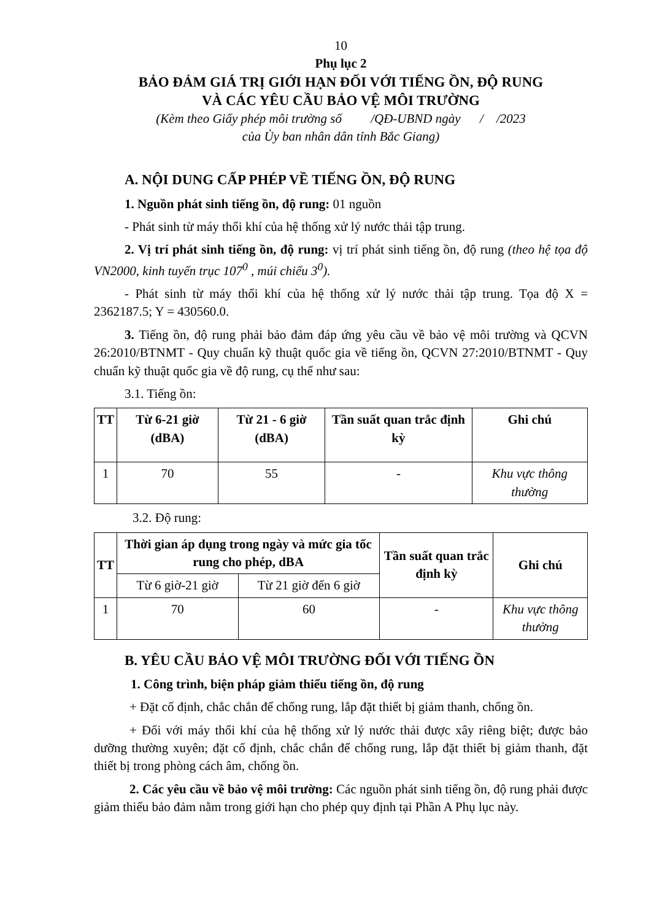10
Phụ lục 2
BẢO ĐẢM GIÁ TRỊ GIỚI HẠN ĐỐI VỚI TIẾNG ỒN, ĐỘ RUNG
VÀ CÁC YÊU CẦU BẢO VỆ MÔI TRƯỜNG
(Kèm theo Giấy phép môi trường số /QĐ-UBND ngày / /2023
của Ủy ban nhân dân tỉnh Bắc Giang)
A. NỘI DUNG CẤP PHÉP VỀ TIẾNG ỒN, ĐỘ RUNG
1. Nguồn phát sinh tiếng ồn, độ rung: 01 nguồn
- Phát sinh từ máy thổi khí của hệ thống xử lý nước thải tập trung.
2. Vị trí phát sinh tiếng ồn, độ rung: vị trí phát sinh tiếng ồn, độ rung (theo hệ tọa độ VN2000, kinh tuyến trục 107<sup>0</sup> , múi chiếu 3<sup>0</sup>).
- Phát sinh từ máy thổi khí của hệ thống xử lý nước thải tập trung. Tọa độ X = 2362187.5; Y = 430560.0.
3. Tiếng ồn, độ rung phải bảo đảm đáp ứng yêu cầu về bảo vệ môi trường và QCVN 26:2010/BTNMT - Quy chuẩn kỹ thuật quốc gia về tiếng ồn, QCVN 27:2010/BTNMT - Quy chuẩn kỹ thuật quốc gia về độ rung, cụ thể như sau:
3.1. Tiếng ồn:
| TT | Từ 6-21 giờ (dBA) | Từ 21 - 6 giờ (dBA) | Tần suất quan trắc định kỳ | Ghi chú |
| --- | --- | --- | --- | --- |
| 1 | 70 | 55 | - | Khu vực thông thường |
3.2. Độ rung:
| TT | Thời gian áp dụng trong ngày và mức gia tốc rung cho phép, dBA | | Tần suất quan trắc định kỳ | Ghi chú |
| --- | --- | --- | --- | --- |
| | Từ 6 giờ-21 giờ | Từ 21 giờ đến 6 giờ | | |
| 1 | 70 | 60 | - | Khu vực thông thường |
B. YÊU CẦU BẢO VỆ MÔI TRƯỜNG ĐỐI VỚI TIẾNG ỒN
1. Công trình, biện pháp giảm thiểu tiếng ồn, độ rung
+ Đặt cố định, chắc chắn để chống rung, lắp đặt thiết bị giảm thanh, chống ồn.
+ Đối với máy thổi khí của hệ thống xử lý nước thải được xây riêng biệt; được bảo dưỡng thường xuyên; đặt cố định, chắc chắn để chống rung, lắp đặt thiết bị giảm thanh, đặt thiết bị trong phòng cách âm, chống ồn.
2. Các yêu cầu về bảo vệ môi trường: Các nguồn phát sinh tiếng ồn, độ rung phải được giảm thiểu bảo đảm nằm trong giới hạn cho phép quy định tại Phần A Phụ lục này.